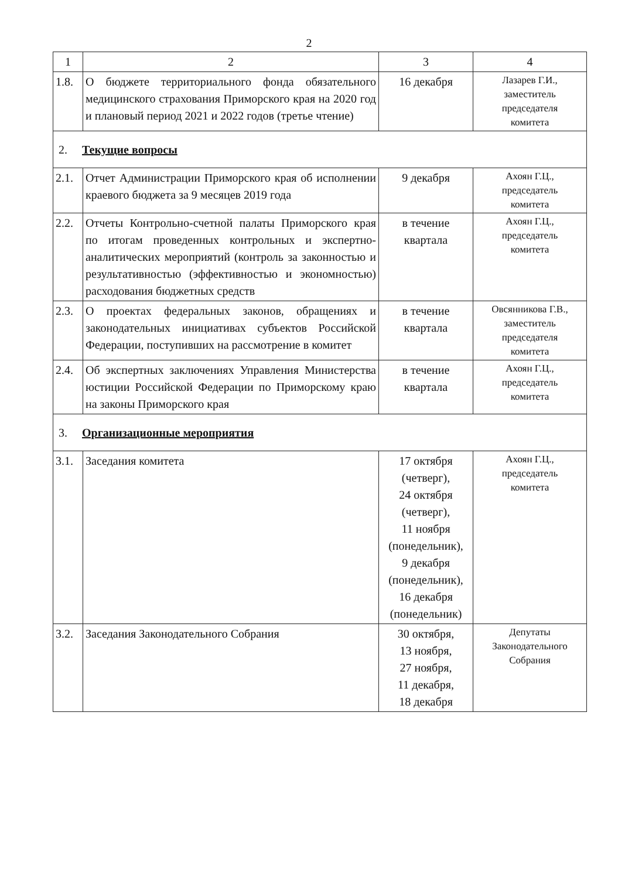2
| 1 | 2 | 3 | 4 |
| 1.8. | О бюджете территориального фонда обязательного медицинского страхования Приморского края на 2020 год и плановый период 2021 и 2022 годов (третье чтение) | 16 декабря | Лазарев Г.И., заместитель председателя комитета |
| 2. Текущие вопросы | | | |
| 2.1. | Отчет Администрации Приморского края об исполнении краевого бюджета за 9 месяцев 2019 года | 9 декабря | Ахоян Г.Ц., председатель комитета |
| 2.2. | Отчеты Контрольно-счетной палаты Приморского края по итогам проведенных контрольных и экспертно-аналитических мероприятий (контроль за законностью и результативностью (эффективностью и экономностью) расходования бюджетных средств | в течение квартала | Ахоян Г.Ц., председатель комитета |
| 2.3. | О проектах федеральных законов, обращениях и законодательных инициативах субъектов Российской Федерации, поступивших на рассмотрение в комитет | в течение квартала | Овсянникова Г.В., заместитель председателя комитета |
| 2.4. | Об экспертных заключениях Управления Министерства юстиции Российской Федерации по Приморскому краю на законы Приморского края | в течение квартала | Ахоян Г.Ц., председатель комитета |
| 3. Организационные мероприятия | | | |
| 3.1. | Заседания комитета | 17 октября (четверг), 24 октября (четверг), 11 ноября (понедельник), 9 декабря (понедельник), 16 декабря (понедельник) | Ахоян Г.Ц., председатель комитета |
| 3.2. | Заседания Законодательного Собрания | 30 октября, 13 ноября, 27 ноября, 11 декабря, 18 декабря | Депутаты Законодательного Собрания |